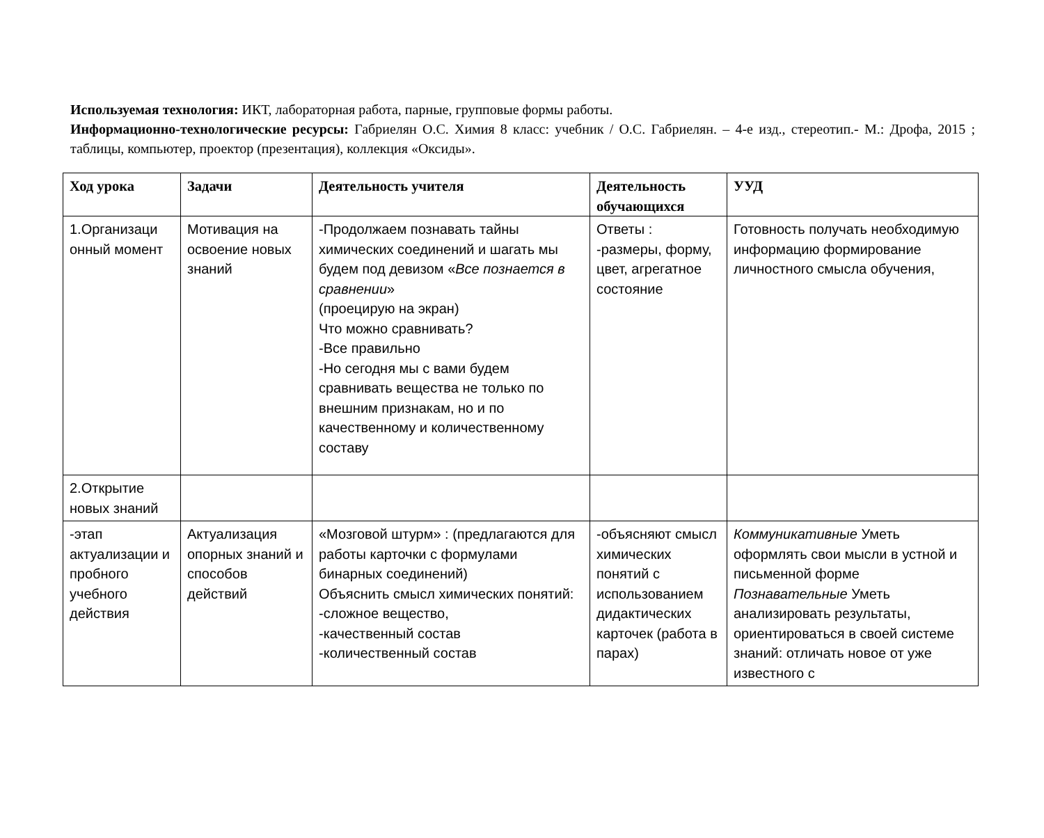Используемая технология: ИКТ, лабораторная работа, парные, групповые формы работы.
Информационно-технологические ресурсы: Габриелян О.С. Химия 8 класс: учебник / О.С. Габриелян. – 4-е изд., стереотип.- М.: Дрофа, 2015 ; таблицы, компьютер, проектор (презентация), коллекция «Оксиды».
| Ход урока | Задачи | Деятельность учителя | Деятельность обучающихся | УУД |
| --- | --- | --- | --- | --- |
| 1.Организаци онный момент | Мотивация на освоение новых знаний | -Продолжаем познавать тайны химических соединений и шагать мы будем под девизом « Все познается в сравнении » (проецирую на экран) Что можно сравнивать? -Все правильно -Но сегодня мы с вами будем сравнивать вещества не только по внешним признакам, но и по качественному и количественному составу | Ответы : -размеры, форму, цвет, агрегатное состояние | Готовность получать необходимую информацию формирование личностного смысла обучения, |
| 2.Открытие новых знаний | | | | |
| -этап актуализации и пробного учебного действия | Актуализация опорных знаний и способов действий | «Мозговой штурм» : (предлагаются для работы карточки с формулами бинарных соединений) Объяснить смысл химических понятий: -сложное вещество, -качественный состав -количественный состав | -объясняют смысл химических понятий с использованием дидактических карточек (работа в парах) | Коммуникативные Уметь оформлять свои мысли в устной и письменной форме Познавательные Уметь анализировать результаты, ориентироваться в своей системе знаний: отличать новое от уже известного с |